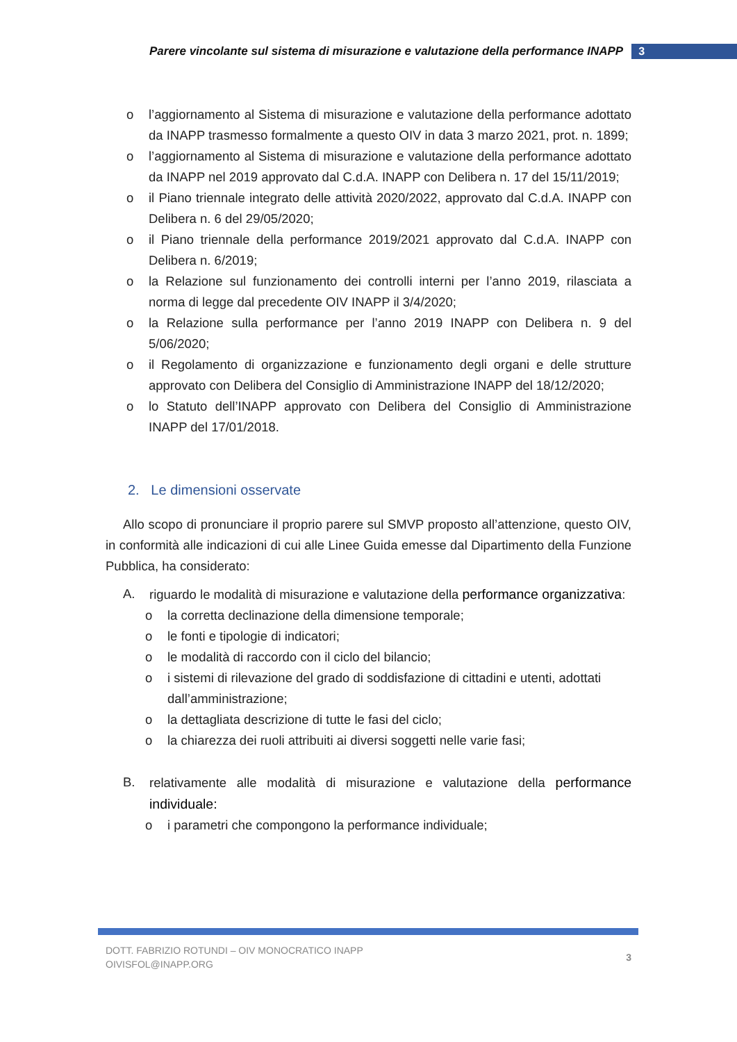Parere vincolante sul sistema di misurazione e valutazione della performance INAPP 3
o l’aggiornamento al Sistema di misurazione e valutazione della performance adottato da INAPP trasmesso formalmente a questo OIV in data 3 marzo 2021, prot. n. 1899;
o l’aggiornamento al Sistema di misurazione e valutazione della performance adottato da INAPP nel 2019 approvato dal C.d.A. INAPP con Delibera n. 17 del 15/11/2019;
o il Piano triennale integrato delle attività 2020/2022, approvato dal C.d.A. INAPP con Delibera n. 6 del 29/05/2020;
o il Piano triennale della performance 2019/2021 approvato dal C.d.A. INAPP con Delibera n. 6/2019;
o la Relazione sul funzionamento dei controlli interni per l’anno 2019, rilasciata a norma di legge dal precedente OIV INAPP il 3/4/2020;
o la Relazione sulla performance per l’anno 2019 INAPP con Delibera n. 9 del 5/06/2020;
o il Regolamento di organizzazione e funzionamento degli organi e delle strutture approvato con Delibera del Consiglio di Amministrazione INAPP del 18/12/2020;
o lo Statuto dell’INAPP approvato con Delibera del Consiglio di Amministrazione INAPP del 17/01/2018.
2. Le dimensioni osservate
Allo scopo di pronunciare il proprio parere sul SMVP proposto all’attenzione, questo OIV, in conformità alle indicazioni di cui alle Linee Guida emesse dal Dipartimento della Funzione Pubblica, ha considerato:
A. riguardo le modalità di misurazione e valutazione della performance organizzativa:
o la corretta declinazione della dimensione temporale;
o le fonti e tipologie di indicatori;
o le modalità di raccordo con il ciclo del bilancio;
o i sistemi di rilevazione del grado di soddisfazione di cittadini e utenti, adottati dall’amministrazione;
o la dettagliata descrizione di tutte le fasi del ciclo;
o la chiarezza dei ruoli attribuiti ai diversi soggetti nelle varie fasi;
B. relativamente alle modalità di misurazione e valutazione della performance individuale:
o i parametri che compongono la performance individuale;
DOTT. FABRIZIO ROTUNDI – OIV MONOCRATICO INAPP
OIVISFOL@INAPP.ORG
3